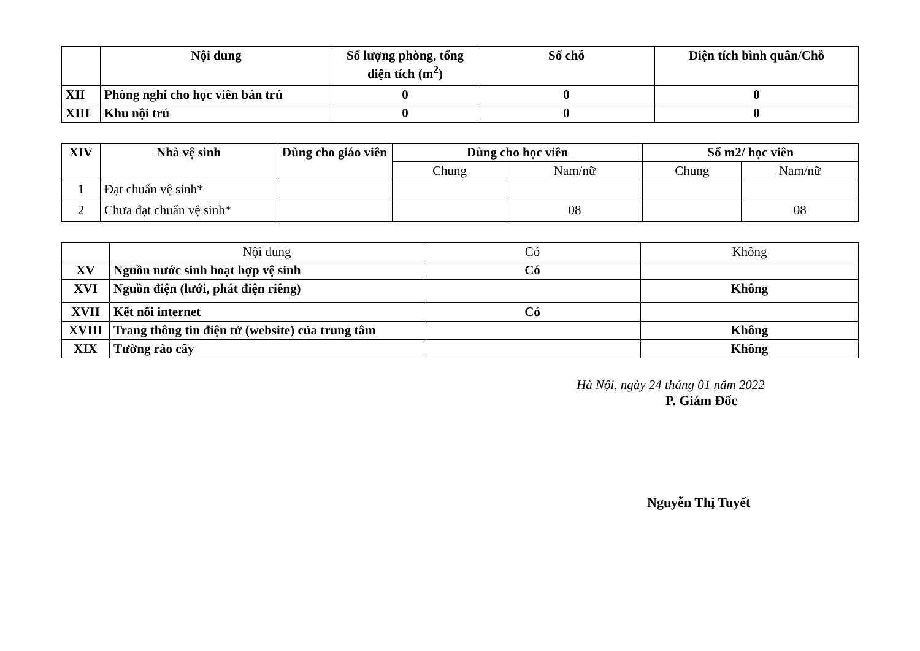| | Nội dung | Số lượng phòng, tổng diện tích (m<sup>2</sup>) | Số chỗ | Diện tích bình quân/Chỗ |
| --- | --- | --- | --- | --- |
| XII | Phòng nghỉ cho học viên bán trú | 0 | 0 | 0 |
| XIII | Khu nội trú | 0 | 0 | 0 |
| XIV | Nhà vệ sinh | Dùng cho giáo viên | Dùng cho học viên | | Số m2/ học viên | |
| --- | --- | --- | --- | --- | --- | --- |
| | | | Chung | Nam/nữ | Chung | Nam/nữ |
| 1 | Đạt chuẩn vệ sinh* | | | | | |
| 2 | Chưa đạt chuẩn vệ sinh* | | | 08 | | 08 |
| | Nội dung | Có | Không |
| XV | Nguồn nước sinh hoạt hợp vệ sinh | Có | |
| XVI | Nguồn điện (lưới, phát điện riêng) | | Không |
| XVII | Kết nối internet | Có | |
| XVIII | Trang thông tin điện tử (website) của trung tâm | | Không |
| XIX | Tường rào cây | | Không |
Hà Nội, ngày 24 tháng 01 năm 2022
P. Giám Đốc
Nguyễn Thị Tuyết